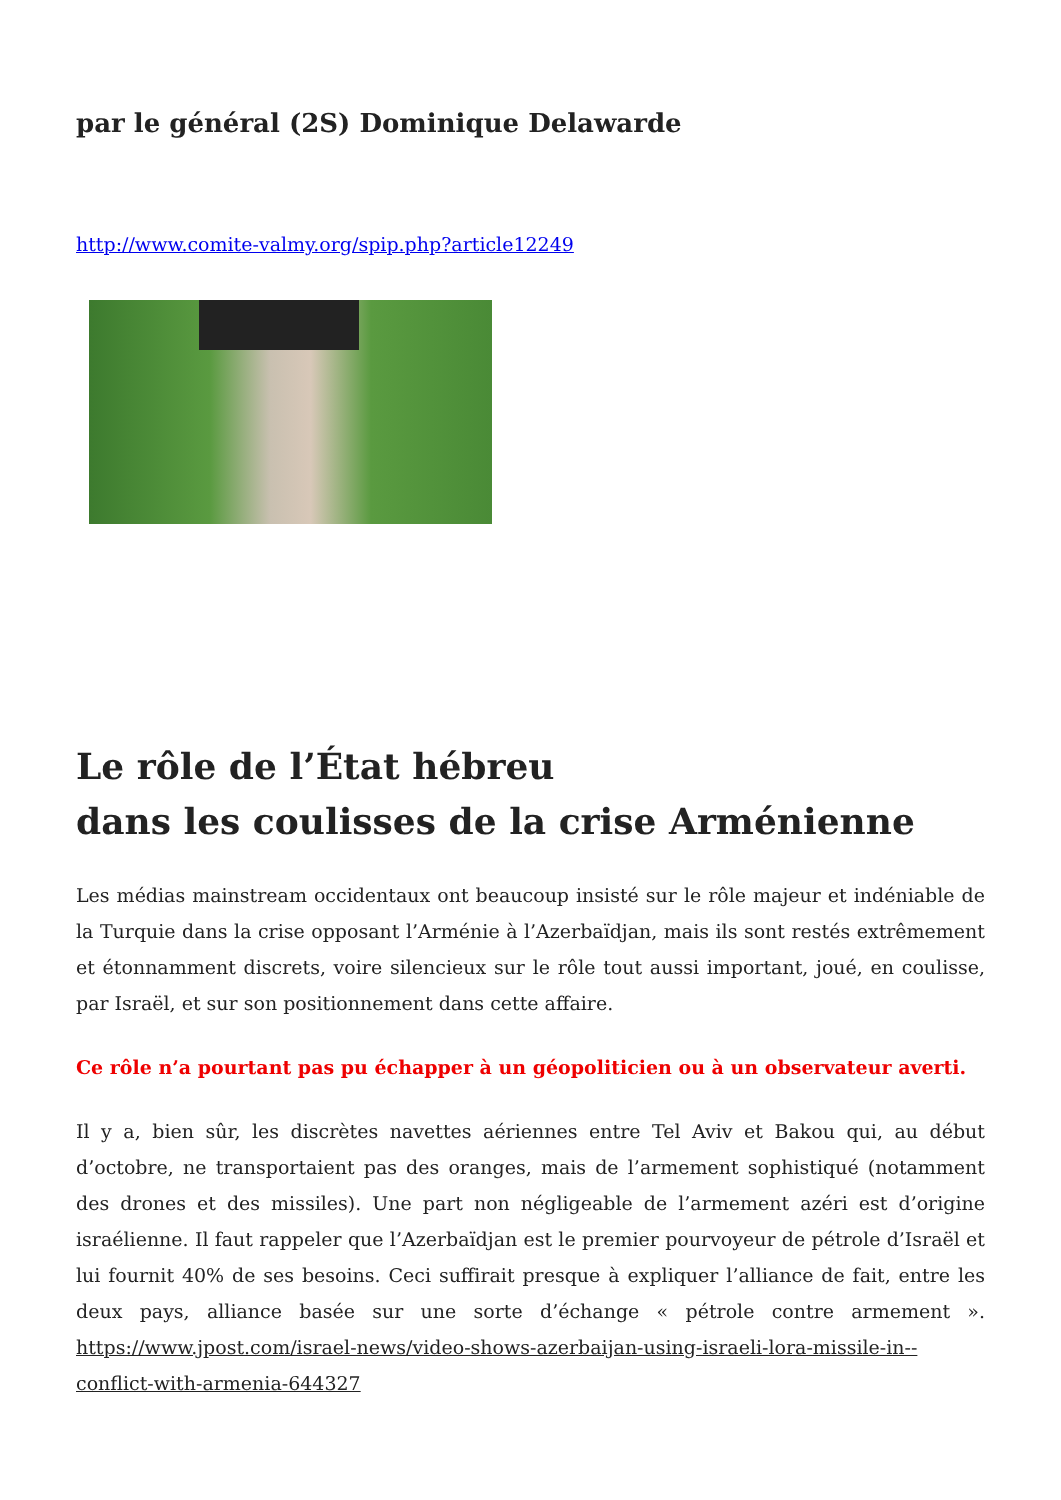par le général (2S) Dominique Delawarde
http://www.comite-valmy.org/spip.php?article12249
Le rôle de l’État hébreu
dans les coulisses de la crise Arménienne
Les médias mainstream occidentaux ont beaucoup insisté sur le rôle majeur et indéniable de la Turquie dans la crise opposant l’Arménie à l’Azerbaïdjan, mais ils sont restés extrêmement et étonnamment discrets, voire silencieux sur le rôle tout aussi important, joué, en coulisse, par Israël, et sur son positionnement dans cette affaire.
Ce rôle n’a pourtant pas pu échapper à un géopoliticien ou à un observateur averti.
Il y a, bien sûr, les discrètes navettes aériennes entre Tel Aviv et Bakou qui, au début d’octobre, ne transportaient pas des oranges, mais de l’armement sophistiqué (notamment des drones et des missiles). Une part non négligeable de l’armement azéri est d’origine israélienne. Il faut rappeler que l’Azerbaïdjan est le premier pourvoyeur de pétrole d’Israël et lui fournit 40% de ses besoins. Ceci suffirait presque à expliquer l’alliance de fait, entre les deux pays, alliance basée sur une sorte d’échange « pétrole contre armement ». https://www.jpost.com/israel-news/video-shows-azerbaijan-using-israeli-lora-missile-in--conflict-with-armenia-644327